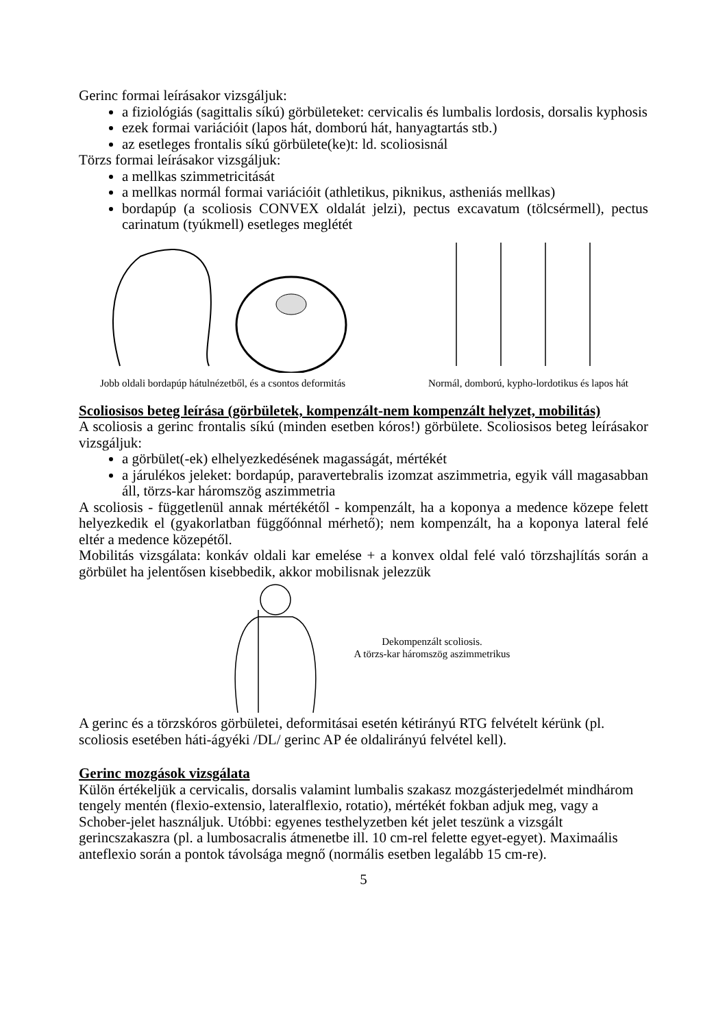Gerinc formai leírásakor vizsgáljuk:
a fiziológiás (sagittalis síkú) görbületeket: cervicalis és lumbalis lordosis, dorsalis kyphosis
ezek formai variációit (lapos hát, domború hát, hanyagtartás stb.)
az esetleges frontalis síkú görbülete(ke)t: ld. scoliosisnál
Törzs formai leírásakor vizsgáljuk:
a mellkas szimmetricitását
a mellkas normál formai variációit (athletikus, piknikus, astheniás mellkas)
bordapúp (a scoliosis CONVEX oldalát jelzi), pectus excavatum (tölcsérmell), pectus carinatum (tyúkmell) esetleges meglétét
Jobb oldali bordapúp hátulnézetből, és a csontos deformitás
Normál, domború, kypho-lordotikus és lapos hát
Scoliosisos beteg leírása (görbületek, kompenzált-nem kompenzált helyzet, mobilitás)
A scoliosis a gerinc frontalis síkú (minden esetben kóros!) görbülete. Scoliosisos beteg leírásakor vizsgáljuk:
a görbület(-ek) elhelyezkedésének magasságát, mértékét
a járulékos jeleket: bordapúp, paravertebralis izomzat aszimmetria, egyik váll magasabban áll, törzs-kar háromszög aszimmetria
A scoliosis - függetlenül annak mértékétől - kompenzált, ha a koponya a medence közepe felett helyezkedik el (gyakorlatban függőónnal mérhető); nem kompenzált, ha a koponya lateral felé eltér a medence közepétől.
Mobilitás vizsgálata: konkáv oldali kar emelése + a konvex oldal felé való törzshajlítás során a görbület ha jelentősen kisebbedik, akkor mobilisnak jelezzük
Dekompenzált scoliosis.
A törzs-kar háromszög aszimmetrikus
A gerinc és a törzskóros görbületei, deformitásai esetén kétirányú RTG felvételt kérünk (pl. scoliosis esetében háti-ágyéki /DL/ gerinc AP ée oldalirányú felvétel kell).
Gerinc mozgások vizsgálata
Külön értékeljük a cervicalis, dorsalis valamint lumbalis szakasz mozgásterjedelmét mindhárom tengely mentén (flexio-extensio, lateralflexio, rotatio), mértékét fokban adjuk meg, vagy a Schober-jelet használjuk. Utóbbi: egyenes testhelyzetben két jelet teszünk a vizsgált gerincszakaszra (pl. a lumbosacralis átmenetbe ill. 10 cm-rel felette egyet-egyet). Maximaális anteflexio során a pontok távolsága megnő (normális esetben legalább 15 cm-re).
5